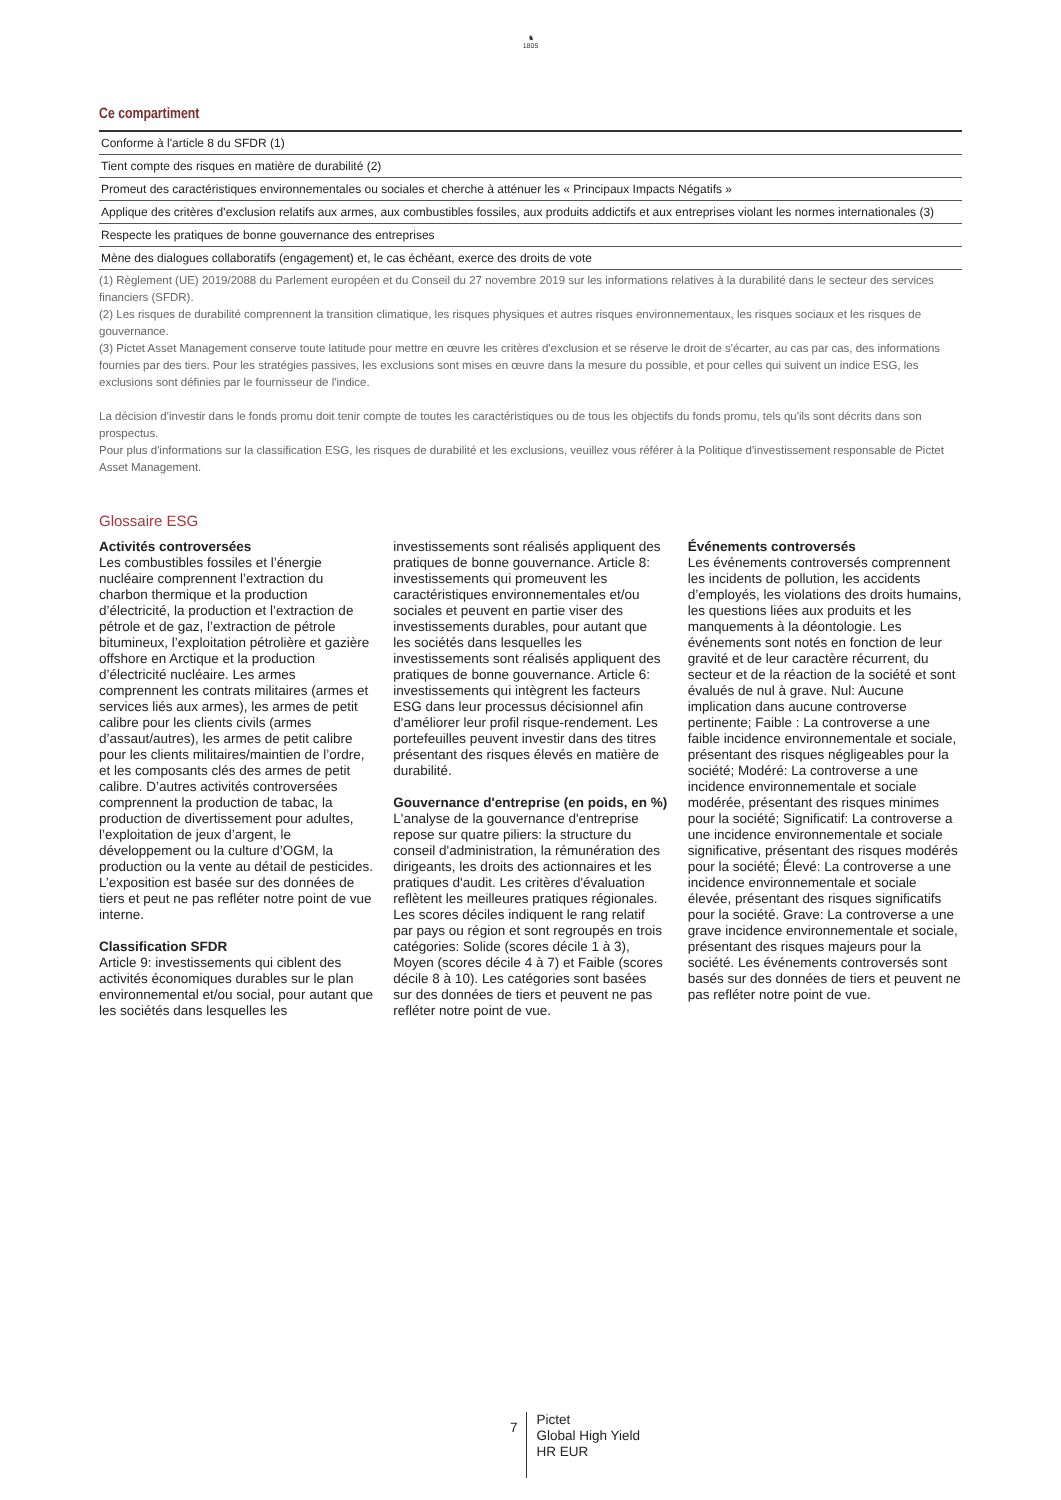♞
1805
Ce compartiment
| Conforme à l'article 8 du SFDR (1) |
| Tient compte des risques en matière de durabilité (2) |
| Promeut des caractéristiques environnementales ou sociales et cherche à atténuer les « Principaux Impacts Négatifs » |
| Applique des critères d’exclusion relatifs aux armes, aux combustibles fossiles, aux produits addictifs et aux entreprises violant les normes internationales (3) |
| Respecte les pratiques de bonne gouvernance des entreprises |
| Mène des dialogues collaboratifs (engagement) et, le cas échéant, exerce des droits de vote |
(1) Règlement (UE) 2019/2088 du Parlement européen et du Conseil du 27 novembre 2019 sur les informations relatives à la durabilité dans le secteur des services financiers (SFDR).
(2) Les risques de durabilité comprennent la transition climatique, les risques physiques et autres risques environnementaux, les risques sociaux et les risques de gouvernance.
(3) Pictet Asset Management conserve toute latitude pour mettre en œuvre les critères d'exclusion et se réserve le droit de s'écarter, au cas par cas, des informations fournies par des tiers. Pour les stratégies passives, les exclusions sont mises en œuvre dans la mesure du possible, et pour celles qui suivent un indice ESG, les exclusions sont définies par le fournisseur de l'indice.
La décision d'investir dans le fonds promu doit tenir compte de toutes les caractéristiques ou de tous les objectifs du fonds promu, tels qu'ils sont décrits dans son prospectus.
Pour plus d'informations sur la classification ESG, les risques de durabilité et les exclusions, veuillez vous référer à la Politique d'investissement responsable de Pictet Asset Management.
Glossaire ESG
Activités controversées
Les combustibles fossiles et l’énergie nucléaire comprennent l’extraction du charbon thermique et la production d’électricité, la production et l’extraction de pétrole et de gaz, l’extraction de pétrole bitumineux, l’exploitation pétrolière et gazière offshore en Arctique et la production d’électricité nucléaire. Les armes comprennent les contrats militaires (armes et services liés aux armes), les armes de petit calibre pour les clients civils (armes d’assaut/autres), les armes de petit calibre pour les clients militaires/maintien de l’ordre, et les composants clés des armes de petit calibre. D’autres activités controversées comprennent la production de tabac, la production de divertissement pour adultes, l’exploitation de jeux d’argent, le développement ou la culture d’OGM, la production ou la vente au détail de pesticides. L’exposition est basée sur des données de tiers et peut ne pas refléter notre point de vue interne.
Classification SFDR
Article 9: investissements qui ciblent des activités économiques durables sur le plan environnemental et/ou social, pour autant que les sociétés dans lesquelles les investissements sont réalisés appliquent des pratiques de bonne gouvernance. Article 8: investissements qui promeuvent les caractéristiques environnementales et/ou sociales et peuvent en partie viser des investissements durables, pour autant que les sociétés dans lesquelles les investissements sont réalisés appliquent des pratiques de bonne gouvernance. Article 6: investissements qui intègrent les facteurs ESG dans leur processus décisionnel afin d'améliorer leur profil risque-rendement. Les portefeuilles peuvent investir dans des titres présentant des risques élevés en matière de durabilité.
Gouvernance d'entreprise (en poids, en %)
L'analyse de la gouvernance d'entreprise repose sur quatre piliers: la structure du conseil d'administration, la rémunération des dirigeants, les droits des actionnaires et les pratiques d'audit. Les critères d'évaluation reflètent les meilleures pratiques régionales. Les scores déciles indiquent le rang relatif par pays ou région et sont regroupés en trois catégories: Solide (scores décile 1 à 3), Moyen (scores décile 4 à 7) et Faible (scores décile 8 à 10). Les catégories sont basées sur des données de tiers et peuvent ne pas refléter notre point de vue.
Événements controversés
Les événements controversés comprennent les incidents de pollution, les accidents d’employés, les violations des droits humains, les questions liées aux produits et les manquements à la déontologie. Les événements sont notés en fonction de leur gravité et de leur caractère récurrent, du secteur et de la réaction de la société et sont évalués de nul à grave. Nul: Aucune implication dans aucune controverse pertinente; Faible : La controverse a une faible incidence environnementale et sociale, présentant des risques négligeables pour la société; Modéré: La controverse a une incidence environnementale et sociale modérée, présentant des risques minimes pour la société; Significatif: La controverse a une incidence environnementale et sociale significative, présentant des risques modérés pour la société; Élevé: La controverse a une incidence environnementale et sociale élevée, présentant des risques significatifs pour la société. Grave: La controverse a une grave incidence environnementale et sociale, présentant des risques majeurs pour la société. Les événements controversés sont basés sur des données de tiers et peuvent ne pas refléter notre point de vue.
7
Pictet
Global High Yield
HR EUR